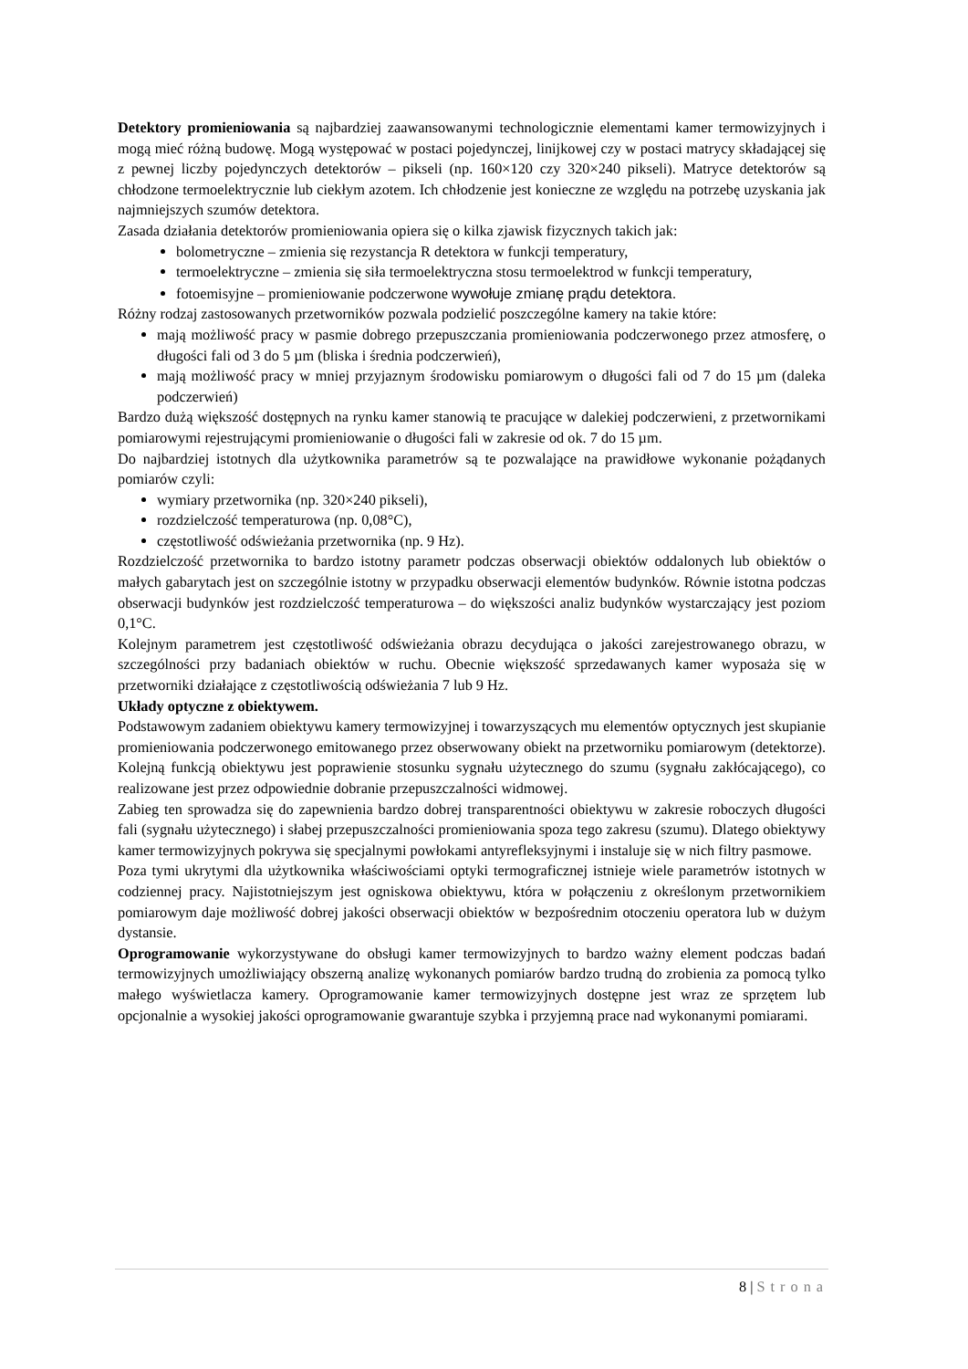Detektory promieniowania są najbardziej zaawansowanymi technologicznie elementami kamer termowizyjnych i mogą mieć różną budowę. Mogą występować w postaci pojedynczej, linijkowej czy w postaci matrycy składającej się z pewnej liczby pojedynczych detektorów – pikseli (np. 160×120 czy 320×240 pikseli). Matryce detektorów są chłodzone termoelektrycznie lub ciekłym azotem. Ich chłodzenie jest konieczne ze względu na potrzebę uzyskania jak najmniejszych szumów detektora.
Zasada działania detektorów promieniowania opiera się o kilka zjawisk fizycznych takich jak:
bolometryczne – zmienia się rezystancja R detektora w funkcji temperatury,
termoelektryczne – zmienia się siła termoelektryczna stosu termoelektrod w funkcji temperatury,
fotoemisyjne – promieniowanie podczerwone wywołuje zmianę prądu detektora.
Różny rodzaj zastosowanych przetworników pozwala podzielić poszczególne kamery na takie które:
mają możliwość pracy w pasmie dobrego przepuszczania promieniowania podczerwonego przez atmosferę, o długości fali od 3 do 5 µm (bliska i średnia podczerwień),
mają możliwość pracy w mniej przyjaznym środowisku pomiarowym o długości fali od 7 do 15 µm (daleka podczerwień)
Bardzo dużą większość dostępnych na rynku kamer stanowią te pracujące w dalekiej podczerwieni, z przetwornikami pomiarowymi rejestrującymi promieniowanie o długości fali w zakresie od ok. 7 do 15 µm.
Do najbardziej istotnych dla użytkownika parametrów są te pozwalające na prawidłowe wykonanie pożądanych pomiarów czyli:
wymiary przetwornika (np. 320×240 pikseli),
rozdzielczość temperaturowa (np. 0,08°C),
częstotliwość odświeżania przetwornika (np. 9 Hz).
Rozdzielczość przetwornika to bardzo istotny parametr podczas obserwacji obiektów oddalonych lub obiektów o małych gabarytach jest on szczególnie istotny w przypadku obserwacji elementów budynków. Równie istotna podczas obserwacji budynków jest rozdzielczość temperaturowa – do większości analiz budynków wystarczający jest poziom 0,1°C.
Kolejnym parametrem jest częstotliwość odświeżania obrazu decydująca o jakości zarejestrowanego obrazu, w szczególności przy badaniach obiektów w ruchu. Obecnie większość sprzedawanych kamer wyposaża się w przetworniki działające z częstotliwością odświeżania 7 lub 9 Hz.
Układy optyczne z obiektywem.
Podstawowym zadaniem obiektywu kamery termowizyjnej i towarzyszących mu elementów optycznych jest skupianie promieniowania podczerwonego emitowanego przez obserwowany obiekt na przetworniku pomiarowym (detektorze). Kolejną funkcją obiektywu jest poprawienie stosunku sygnału użytecznego do szumu (sygnału zakłócającego), co realizowane jest przez odpowiednie dobranie przepuszczalności widmowej.
Zabieg ten sprowadza się do zapewnienia bardzo dobrej transparentności obiektywu w zakresie roboczych długości fali (sygnału użytecznego) i słabej przepuszczalności promieniowania spoza tego zakresu (szumu). Dlatego obiektywy kamer termowizyjnych pokrywa się specjalnymi powłokami antyrefleksyjnymi i instaluje się w nich filtry pasmowe.
Poza tymi ukrytymi dla użytkownika właściwościami optyki termograficznej istnieje wiele parametrów istotnych w codziennej pracy. Najistotniejszym jest ogniskowa obiektywu, która w połączeniu z określonym przetwornikiem pomiarowym daje możliwość dobrej jakości obserwacji obiektów w bezpośrednim otoczeniu operatora lub w dużym dystansie.
Oprogramowanie wykorzystywane do obsługi kamer termowizyjnych to bardzo ważny element podczas badań termowizyjnych umożliwiający obszerną analizę wykonanych pomiarów bardzo trudną do zrobienia za pomocą tylko małego wyświetlacza kamery. Oprogramowanie kamer termowizyjnych dostępne jest wraz ze sprzętem lub opcjonalnie a wysokiej jakości oprogramowanie gwarantuje szybka i przyjemną prace nad wykonanymi pomiarami.
8 | Strona